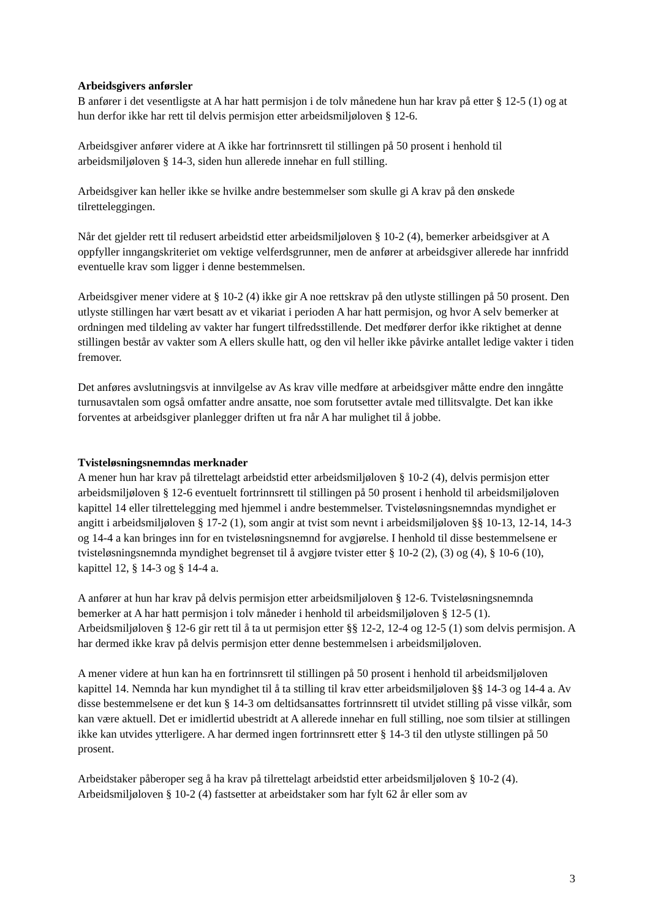Arbeidsgivers anførsler
B anfører i det vesentligste at A har hatt permisjon i de tolv månedene hun har krav på etter § 12-5 (1) og at hun derfor ikke har rett til delvis permisjon etter arbeidsmiljøloven § 12-6.
Arbeidsgiver anfører videre at A ikke har fortrinnsrett til stillingen på 50 prosent i henhold til arbeidsmiljøloven § 14-3, siden hun allerede innehar en full stilling.
Arbeidsgiver kan heller ikke se hvilke andre bestemmelser som skulle gi A krav på den ønskede tilretteleggingen.
Når det gjelder rett til redusert arbeidstid etter arbeidsmiljøloven § 10-2 (4), bemerker arbeidsgiver at A oppfyller inngangskriteriet om vektige velferdsgrunner, men de anfører at arbeidsgiver allerede har innfridd eventuelle krav som ligger i denne bestemmelsen.
Arbeidsgiver mener videre at § 10-2 (4) ikke gir A noe rettskrav på den utlyste stillingen på 50 prosent. Den utlyste stillingen har vært besatt av et vikariat i perioden A har hatt permisjon, og hvor A selv bemerker at ordningen med tildeling av vakter har fungert tilfredsstillende. Det medfører derfor ikke riktighet at denne stillingen består av vakter som A ellers skulle hatt, og den vil heller ikke påvirke antallet ledige vakter i tiden fremover.
Det anføres avslutningsvis at innvilgelse av As krav ville medføre at arbeidsgiver måtte endre den inngåtte turnusavtalen som også omfatter andre ansatte, noe som forutsetter avtale med tillitsvalgte. Det kan ikke forventes at arbeidsgiver planlegger driften ut fra når A har mulighet til å jobbe.
Tvisteløsningsnemndas merknader
A mener hun har krav på tilrettelagt arbeidstid etter arbeidsmiljøloven § 10-2 (4), delvis permisjon etter arbeidsmiljøloven § 12-6 eventuelt fortrinnsrett til stillingen på 50 prosent i henhold til arbeidsmiljøloven kapittel 14 eller tilrettelegging med hjemmel i andre bestemmelser. Tvisteløsningsnemndas myndighet er angitt i arbeidsmiljøloven § 17-2 (1), som angir at tvist som nevnt i arbeidsmiljøloven §§ 10-13, 12-14, 14-3 og 14-4 a kan bringes inn for en tvisteløsningsnemnd for avgjørelse. I henhold til disse bestemmelsene er tvisteløsningsnemnda myndighet begrenset til å avgjøre tvister etter § 10-2 (2), (3) og (4), § 10-6 (10), kapittel 12, § 14-3 og § 14-4 a.
A anfører at hun har krav på delvis permisjon etter arbeidsmiljøloven § 12-6. Tvisteløsningsnemnda bemerker at A har hatt permisjon i tolv måneder i henhold til arbeidsmiljøloven § 12-5 (1). Arbeidsmiljøloven § 12-6 gir rett til å ta ut permisjon etter §§ 12-2, 12-4 og 12-5 (1) som delvis permisjon. A har dermed ikke krav på delvis permisjon etter denne bestemmelsen i arbeidsmiljøloven.
A mener videre at hun kan ha en fortrinnsrett til stillingen på 50 prosent i henhold til arbeidsmiljøloven kapittel 14. Nemnda har kun myndighet til å ta stilling til krav etter arbeidsmiljøloven §§ 14-3 og 14-4 a. Av disse bestemmelsene er det kun § 14-3 om deltidsansattes fortrinnsrett til utvidet stilling på visse vilkår, som kan være aktuell. Det er imidlertid ubestridt at A allerede innehar en full stilling, noe som tilsier at stillingen ikke kan utvides ytterligere. A har dermed ingen fortrinnsrett etter § 14-3 til den utlyste stillingen på 50 prosent.
Arbeidstaker påberoper seg å ha krav på tilrettelagt arbeidstid etter arbeidsmiljøloven § 10-2 (4). Arbeidsmiljøloven § 10-2 (4) fastsetter at arbeidstaker som har fylt 62 år eller som av
3